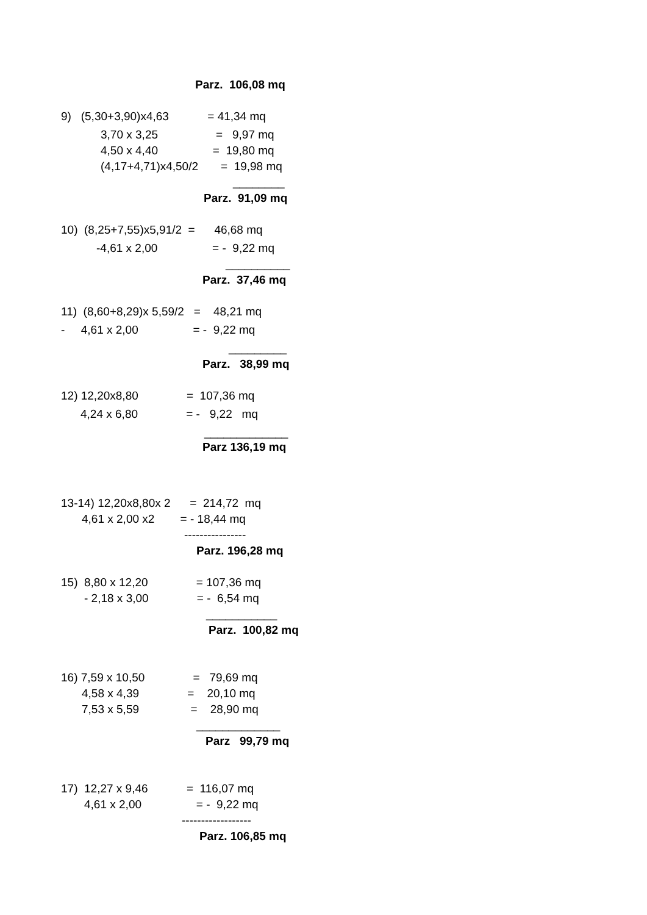Parz. 106,08 mq
9) (5,30+3,90)x4,63 = 41,34 mq
3,70 x 3,25 = 9,97 mq
4,50 x 4,40 = 19,80 mq
(4,17+4,71)x4,50/2 = 19,98 mq
________
Parz. 91,09 mq
10) (8,25+7,55)x5,91/2 = 46,68 mq
-4,61 x 2,00 = - 9,22 mq
__________
Parz. 37,46 mq
11) (8,60+8,29)x 5,59/2 = 48,21 mq
- 4,61 x 2,00 = - 9,22 mq
_________
Parz. 38,99 mq
12) 12,20x8,80 = 107,36 mq
4,24 x 6,80 = - 9,22 mq
_____________
Parz 136,19 mq
13-14) 12,20x8,80x 2 = 214,72 mq
4,61 x 2,00 x2 = - 18,44 mq
----------------
Parz. 196,28 mq
15) 8,80 x 12,20 = 107,36 mq
- 2,18 x 3,00 = - 6,54 mq
___________
Parz. 100,82 mq
16) 7,59 x 10,50 = 79,69 mq
4,58 x 4,39 = 20,10 mq
7,53 x 5,59 = 28,90 mq
_____________
Parz 99,79 mq
17) 12,27 x 9,46 = 116,07 mq
4,61 x 2,00 = - 9,22 mq
------------------
Parz. 106,85 mq